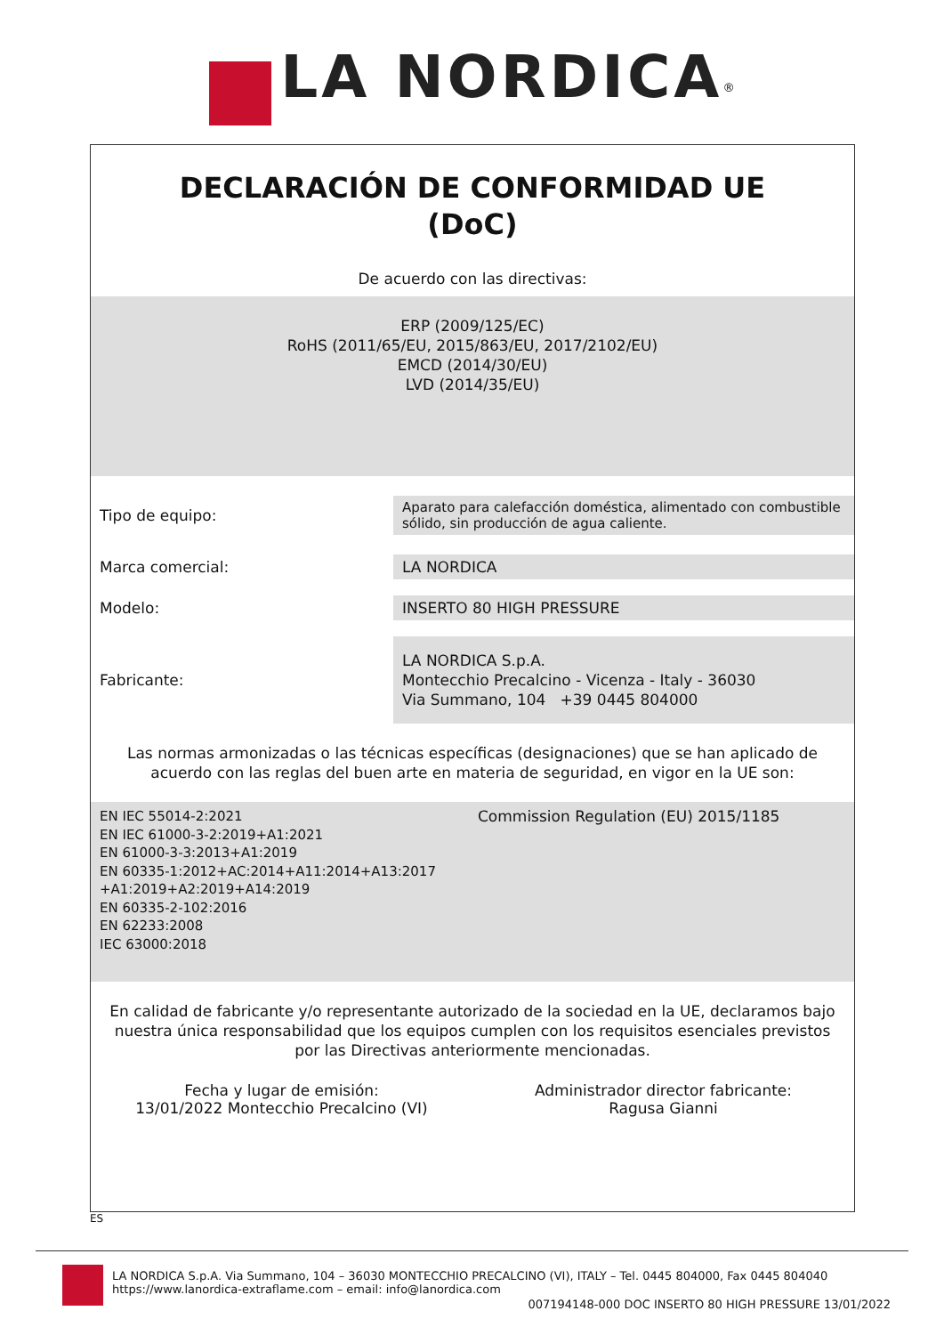LA NORDICA<sup>®</sup>
DECLARACIÓN DE CONFORMIDAD UE
(DoC)
De acuerdo con las directivas:
ERP (2009/125/EC)
RoHS (2011/65/EU, 2015/863/EU, 2017/2102/EU)
EMCD (2014/30/EU)
LVD (2014/35/EU)
| Tipo de equipo: | Aparato para calefacción doméstica, alimentado con combustible sólido, sin producción de agua caliente. |
| Marca comercial: | LA NORDICA |
| Modelo: | INSERTO 80 HIGH PRESSURE |
| Fabricante: | LA NORDICA S.p.A. Montecchio Precalcino - Vicenza - Italy - 36030 Via Summano, 104 +39 0445 804000 |
Las normas armonizadas o las técnicas específicas (designaciones) que se han aplicado de acuerdo con las reglas del buen arte en materia de seguridad, en vigor en la UE son:
EN IEC 55014-2:2021
EN IEC 61000-3-2:2019+A1:2021
EN 61000-3-3:2013+A1:2019
EN 60335-1:2012+AC:2014+A11:2014+A13:2017 +A1:2019+A2:2019+A14:2019
EN 60335-2-102:2016
EN 62233:2008
IEC 63000:2018
Commission Regulation (EU) 2015/1185
En calidad de fabricante y/o representante autorizado de la sociedad en la UE, declaramos bajo nuestra única responsabilidad que los equipos cumplen con los requisitos esenciales previstos por las Directivas anteriormente mencionadas.
Fecha y lugar de emisión:
13/01/2022 Montecchio Precalcino (VI)
Administrador director fabricante:
Ragusa Gianni
ES
LA NORDICA S.p.A. Via Summano, 104 – 36030 MONTECCHIO PRECALCINO (VI), ITALY – Tel. 0445 804000, Fax 0445 804040
https://www.lanordica-extraflame.com – email: info@lanordica.com
007194148-000 DOC INSERTO 80 HIGH PRESSURE 13/01/2022